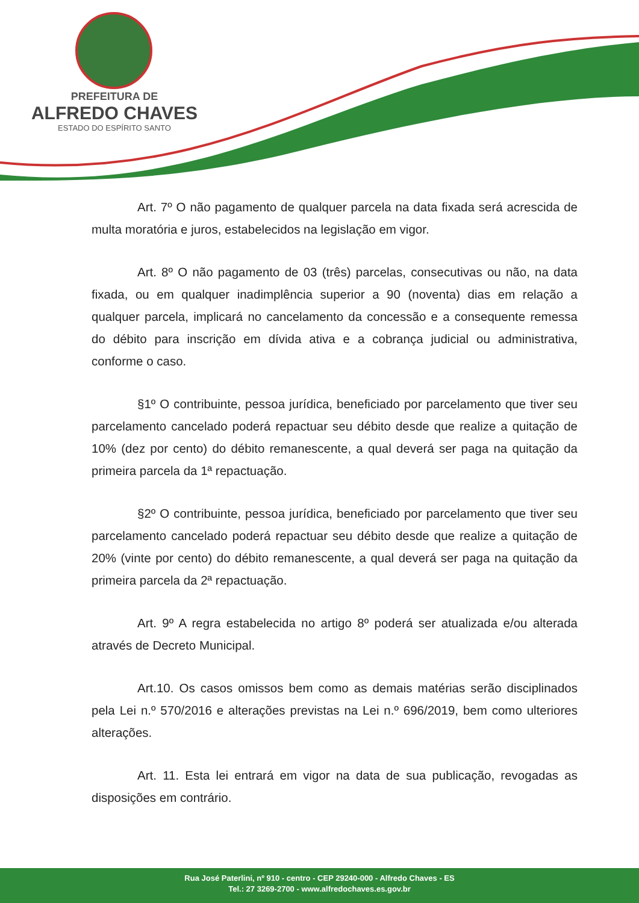PREFEITURA DE
ALFREDO CHAVES
ESTADO DO ESPÍRITO SANTO
Art. 7º O não pagamento de qualquer parcela na data fixada será acrescida de multa moratória e juros, estabelecidos na legislação em vigor.
Art. 8º O não pagamento de 03 (três) parcelas, consecutivas ou não, na data fixada, ou em qualquer inadimplência superior a 90 (noventa) dias em relação a qualquer parcela, implicará no cancelamento da concessão e a consequente remessa do débito para inscrição em dívida ativa e a cobrança judicial ou administrativa, conforme o caso.
§1º O contribuinte, pessoa jurídica, beneficiado por parcelamento que tiver seu parcelamento cancelado poderá repactuar seu débito desde que realize a quitação de 10% (dez por cento) do débito remanescente, a qual deverá ser paga na quitação da primeira parcela da 1ª repactuação.
§2º O contribuinte, pessoa jurídica, beneficiado por parcelamento que tiver seu parcelamento cancelado poderá repactuar seu débito desde que realize a quitação de 20% (vinte por cento) do débito remanescente, a qual deverá ser paga na quitação da primeira parcela da 2ª repactuação.
Art. 9º A regra estabelecida no artigo 8º poderá ser atualizada e/ou alterada através de Decreto Municipal.
Art.10. Os casos omissos bem como as demais matérias serão disciplinados pela Lei n.º 570/2016 e alterações previstas na Lei n.º 696/2019, bem como ulteriores alterações.
Art. 11. Esta lei entrará em vigor na data de sua publicação, revogadas as disposições em contrário.
Rua José Paterlini, nº 910 - centro - CEP 29240-000 - Alfredo Chaves - ES
Tel.: 27 3269-2700 - www.alfredochaves.es.gov.br